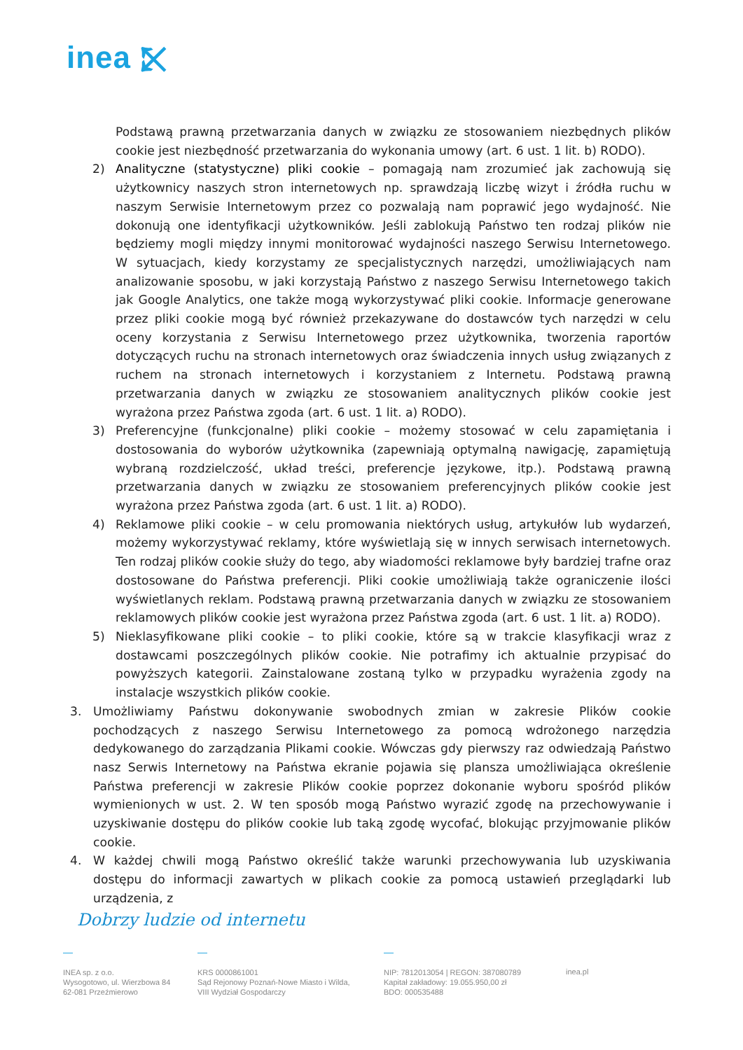inea ⤪
Podstawą prawną przetwarzania danych w związku ze stosowaniem niezbędnych plików cookie jest niezbędność przetwarzania do wykonania umowy (art. 6 ust. 1 lit. b) RODO).
2) Analityczne (statystyczne) pliki cookie – pomagają nam zrozumieć jak zachowują się użytkownicy naszych stron internetowych np. sprawdzają liczbę wizyt i źródła ruchu w naszym Serwisie Internetowym przez co pozwalają nam poprawić jego wydajność. Nie dokonują one identyfikacji użytkowników. Jeśli zablokują Państwo ten rodzaj plików nie będziemy mogli między innymi monitorować wydajności naszego Serwisu Internetowego. W sytuacjach, kiedy korzystamy ze specjalistycznych narzędzi, umożliwiających nam analizowanie sposobu, w jaki korzystają Państwo z naszego Serwisu Internetowego takich jak Google Analytics, one także mogą wykorzystywać pliki cookie. Informacje generowane przez pliki cookie mogą być również przekazywane do dostawców tych narzędzi w celu oceny korzystania z Serwisu Internetowego przez użytkownika, tworzenia raportów dotyczących ruchu na stronach internetowych oraz świadczenia innych usług związanych z ruchem na stronach internetowych i korzystaniem z Internetu. Podstawą prawną przetwarzania danych w związku ze stosowaniem analitycznych plików cookie jest wyrażona przez Państwa zgoda (art. 6 ust. 1 lit. a) RODO).
3) Preferencyjne (funkcjonalne) pliki cookie – możemy stosować w celu zapamiętania i dostosowania do wyborów użytkownika (zapewniają optymalną nawigację, zapamiętują wybraną rozdzielczość, układ treści, preferencje językowe, itp.). Podstawą prawną przetwarzania danych w związku ze stosowaniem preferencyjnych plików cookie jest wyrażona przez Państwa zgoda (art. 6 ust. 1 lit. a) RODO).
4) Reklamowe pliki cookie – w celu promowania niektórych usług, artykułów lub wydarzeń, możemy wykorzystywać reklamy, które wyświetlają się w innych serwisach internetowych. Ten rodzaj plików cookie służy do tego, aby wiadomości reklamowe były bardziej trafne oraz dostosowane do Państwa preferencji. Pliki cookie umożliwiają także ograniczenie ilości wyświetlanych reklam. Podstawą prawną przetwarzania danych w związku ze stosowaniem reklamowych plików cookie jest wyrażona przez Państwa zgoda (art. 6 ust. 1 lit. a) RODO).
5) Nieklasyfikowane pliki cookie – to pliki cookie, które są w trakcie klasyfikacji wraz z dostawcami poszczególnych plików cookie. Nie potrafimy ich aktualnie przypisać do powyższych kategorii. Zainstalowane zostaną tylko w przypadku wyrażenia zgody na instalacje wszystkich plików cookie.
3. Umożliwiamy Państwu dokonywanie swobodnych zmian w zakresie Plików cookie pochodzących z naszego Serwisu Internetowego za pomocą wdrożonego narzędzia dedykowanego do zarządzania Plikami cookie. Wówczas gdy pierwszy raz odwiedzają Państwo nasz Serwis Internetowy na Państwa ekranie pojawia się plansza umożliwiająca określenie Państwa preferencji w zakresie Plików cookie poprzez dokonanie wyboru spośród plików wymienionych w ust. 2. W ten sposób mogą Państwo wyrazić zgodę na przechowywanie i uzyskiwanie dostępu do plików cookie lub taką zgodę wycofać, blokując przyjmowanie plików cookie.
4. W każdej chwili mogą Państwo określić także warunki przechowywania lub uzyskiwania dostępu do informacji zawartych w plikach cookie za pomocą ustawień przeglądarki lub urządzenia, z
Dobrzy ludzie od internetu
—
INEA sp. z o.o.
Wysogotowo, ul. Wierzbowa 84
62-081 Przeźmierowo
—
KRS 0000861001
Sąd Rejonowy Poznań-Nowe Miasto i Wilda,
VIII Wydział Gospodarczy
—
NIP: 7812013054 | REGON: 387080789
Kapitał zakładowy: 19.055.950,00 zł
BDO: 000535488
inea.pl